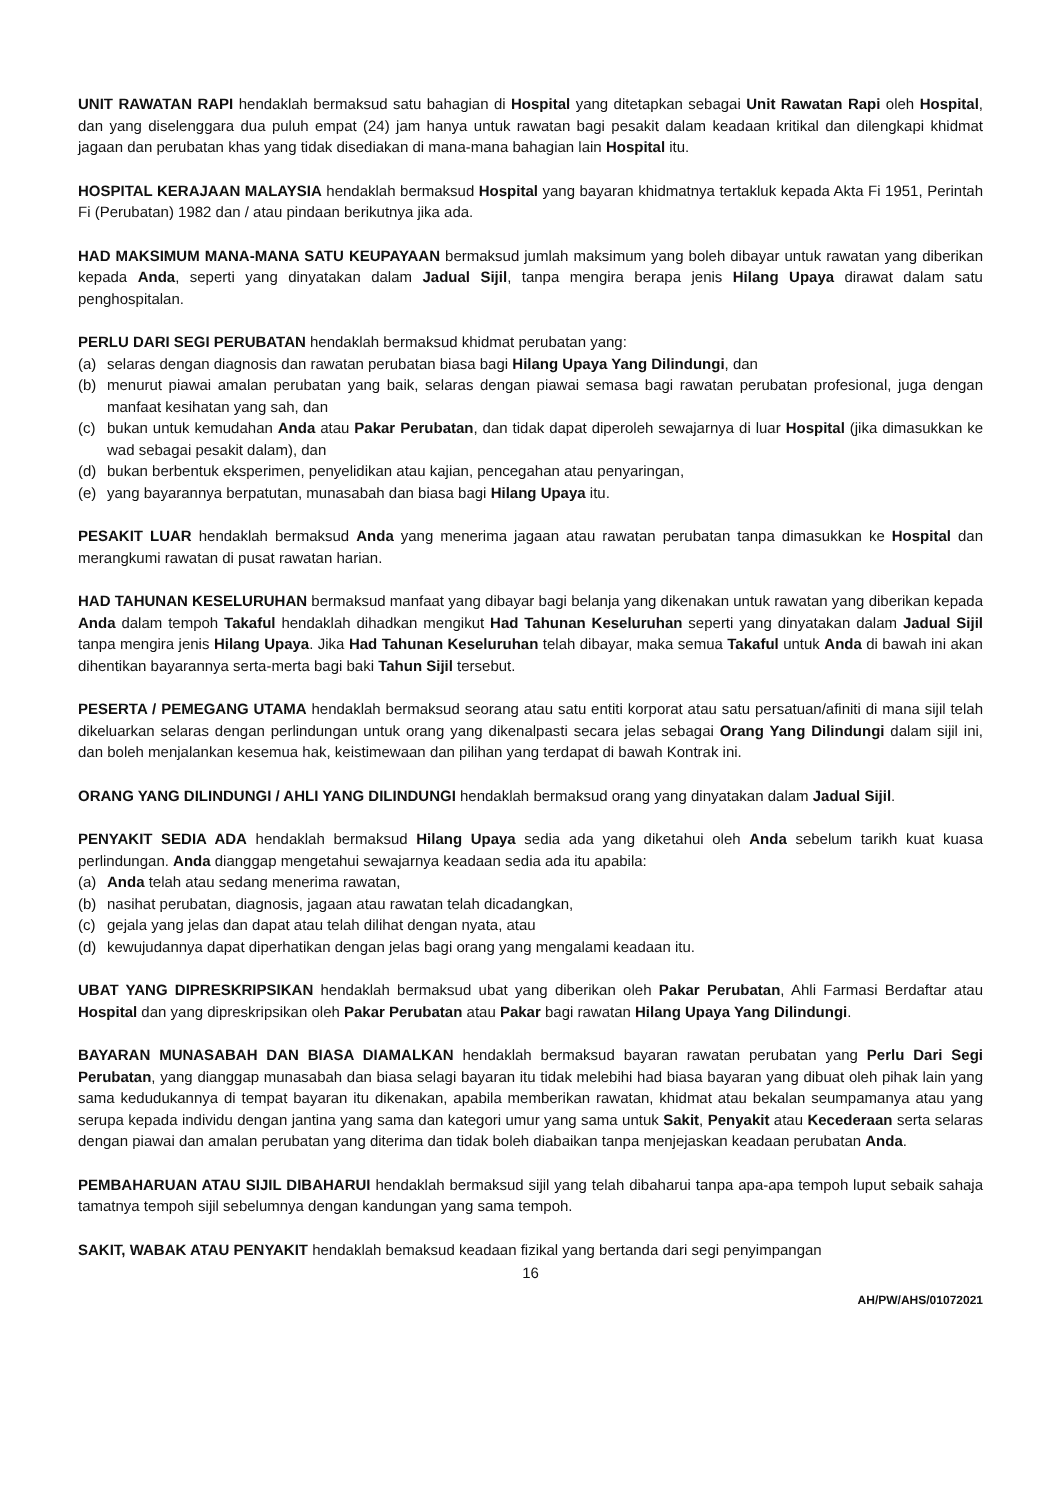UNIT RAWATAN RAPI hendaklah bermaksud satu bahagian di Hospital yang ditetapkan sebagai Unit Rawatan Rapi oleh Hospital, dan yang diselenggara dua puluh empat (24) jam hanya untuk rawatan bagi pesakit dalam keadaan kritikal dan dilengkapi khidmat jagaan dan perubatan khas yang tidak disediakan di mana-mana bahagian lain Hospital itu.
HOSPITAL KERAJAAN MALAYSIA hendaklah bermaksud Hospital yang bayaran khidmatnya tertakluk kepada Akta Fi 1951, Perintah Fi (Perubatan) 1982 dan / atau pindaan berikutnya jika ada.
HAD MAKSIMUM MANA-MANA SATU KEUPAYAAN bermaksud jumlah maksimum yang boleh dibayar untuk rawatan yang diberikan kepada Anda, seperti yang dinyatakan dalam Jadual Sijil, tanpa mengira berapa jenis Hilang Upaya dirawat dalam satu penghospitalan.
PERLU DARI SEGI PERUBATAN hendaklah bermaksud khidmat perubatan yang:
(a) selaras dengan diagnosis dan rawatan perubatan biasa bagi Hilang Upaya Yang Dilindungi, dan
(b) menurut piawai amalan perubatan yang baik, selaras dengan piawai semasa bagi rawatan perubatan profesional, juga dengan manfaat kesihatan yang sah, dan
(c) bukan untuk kemudahan Anda atau Pakar Perubatan, dan tidak dapat diperoleh sewajarnya di luar Hospital (jika dimasukkan ke wad sebagai pesakit dalam), dan
(d) bukan berbentuk eksperimen, penyelidikan atau kajian, pencegahan atau penyaringan,
(e) yang bayarannya berpatutan, munasabah dan biasa bagi Hilang Upaya itu.
PESAKIT LUAR hendaklah bermaksud Anda yang menerima jagaan atau rawatan perubatan tanpa dimasukkan ke Hospital dan merangkumi rawatan di pusat rawatan harian.
HAD TAHUNAN KESELURUHAN bermaksud manfaat yang dibayar bagi belanja yang dikenakan untuk rawatan yang diberikan kepada Anda dalam tempoh Takaful hendaklah dihadkan mengikut Had Tahunan Keseluruhan seperti yang dinyatakan dalam Jadual Sijil tanpa mengira jenis Hilang Upaya. Jika Had Tahunan Keseluruhan telah dibayar, maka semua Takaful untuk Anda di bawah ini akan dihentikan bayarannya serta-merta bagi baki Tahun Sijil tersebut.
PESERTA / PEMEGANG UTAMA hendaklah bermaksud seorang atau satu entiti korporat atau satu persatuan/afiniti di mana sijil telah dikeluarkan selaras dengan perlindungan untuk orang yang dikenalpasti secara jelas sebagai Orang Yang Dilindungi dalam sijil ini, dan boleh menjalankan kesemua hak, keistimewaan dan pilihan yang terdapat di bawah Kontrak ini.
ORANG YANG DILINDUNGI / AHLI YANG DILINDUNGI hendaklah bermaksud orang yang dinyatakan dalam Jadual Sijil.
PENYAKIT SEDIA ADA hendaklah bermaksud Hilang Upaya sedia ada yang diketahui oleh Anda sebelum tarikh kuat kuasa perlindungan. Anda dianggap mengetahui sewajarnya keadaan sedia ada itu apabila:
(a) Anda telah atau sedang menerima rawatan,
(b) nasihat perubatan, diagnosis, jagaan atau rawatan telah dicadangkan,
(c) gejala yang jelas dan dapat atau telah dilihat dengan nyata, atau
(d) kewujudannya dapat diperhatikan dengan jelas bagi orang yang mengalami keadaan itu.
UBAT YANG DIPRESKRIPSIKAN hendaklah bermaksud ubat yang diberikan oleh Pakar Perubatan, Ahli Farmasi Berdaftar atau Hospital dan yang dipreskripsikan oleh Pakar Perubatan atau Pakar bagi rawatan Hilang Upaya Yang Dilindungi.
BAYARAN MUNASABAH DAN BIASA DIAMALKAN hendaklah bermaksud bayaran rawatan perubatan yang Perlu Dari Segi Perubatan, yang dianggap munasabah dan biasa selagi bayaran itu tidak melebihi had biasa bayaran yang dibuat oleh pihak lain yang sama kedudukannya di tempat bayaran itu dikenakan, apabila memberikan rawatan, khidmat atau bekalan seumpamanya atau yang serupa kepada individu dengan jantina yang sama dan kategori umur yang sama untuk Sakit, Penyakit atau Kecederaan serta selaras dengan piawai dan amalan perubatan yang diterima dan tidak boleh diabaikan tanpa menjejaskan keadaan perubatan Anda.
PEMBAHARUAN ATAU SIJIL DIBAHARUI hendaklah bermaksud sijil yang telah dibaharui tanpa apa-apa tempoh luput sebaik sahaja tamatnya tempoh sijil sebelumnya dengan kandungan yang sama tempoh.
SAKIT, WABAK ATAU PENYAKIT hendaklah bemaksud keadaan fizikal yang bertanda dari segi penyimpangan
16
AH/PW/AHS/01072021